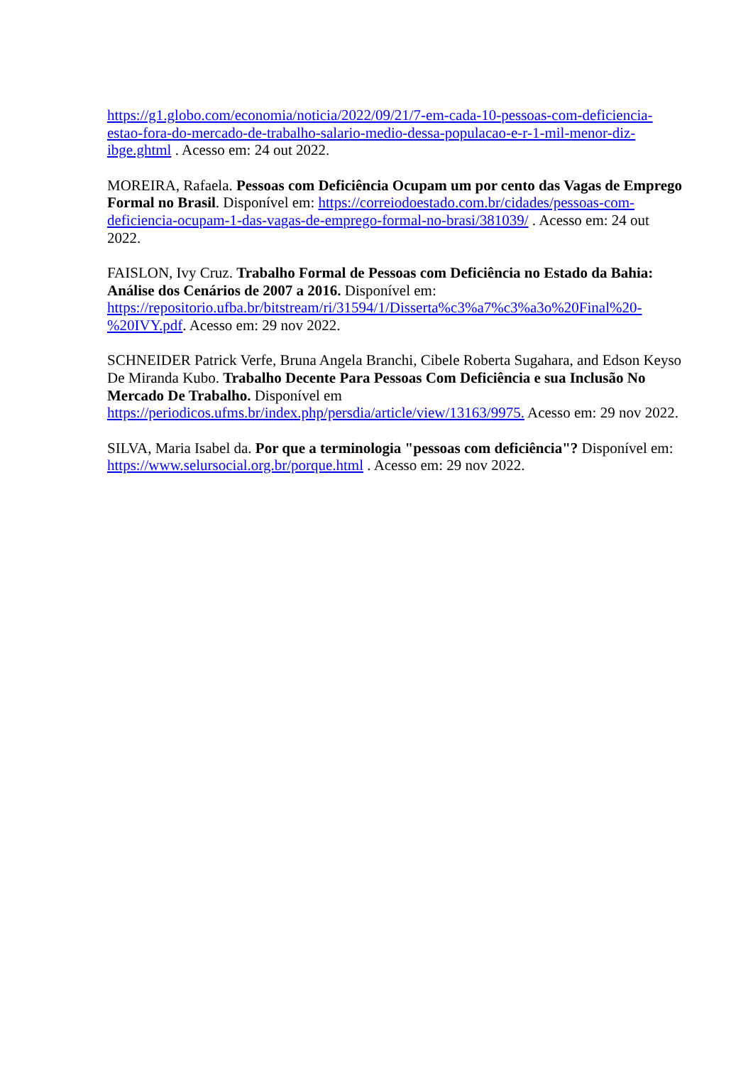https://g1.globo.com/economia/noticia/2022/09/21/7-em-cada-10-pessoas-com-deficiencia-estao-fora-do-mercado-de-trabalho-salario-medio-dessa-populacao-e-r-1-mil-menor-diz-ibge.ghtml . Acesso em: 24 out 2022.
MOREIRA, Rafaela. Pessoas com Deficiência Ocupam um por cento das Vagas de Emprego Formal no Brasil. Disponível em: https://correiodoestado.com.br/cidades/pessoas-com-deficiencia-ocupam-1-das-vagas-de-emprego-formal-no-brasi/381039/ . Acesso em: 24 out 2022.
FAISLON, Ivy Cruz. Trabalho Formal de Pessoas com Deficiência no Estado da Bahia: Análise dos Cenários de 2007 a 2016. Disponível em: https://repositorio.ufba.br/bitstream/ri/31594/1/Disserta%c3%a7%c3%a3o%20Final%20-%20IVY.pdf. Acesso em: 29 nov 2022.
SCHNEIDER Patrick Verfe, Bruna Angela Branchi, Cibele Roberta Sugahara, and Edson Keyso De Miranda Kubo. Trabalho Decente Para Pessoas Com Deficiência e sua Inclusão No Mercado De Trabalho. Disponível em https://periodicos.ufms.br/index.php/persdia/article/view/13163/9975. Acesso em: 29 nov 2022.
SILVA, Maria Isabel da. Por que a terminologia "pessoas com deficiência"? Disponível em: https://www.selursocial.org.br/porque.html . Acesso em: 29 nov 2022.